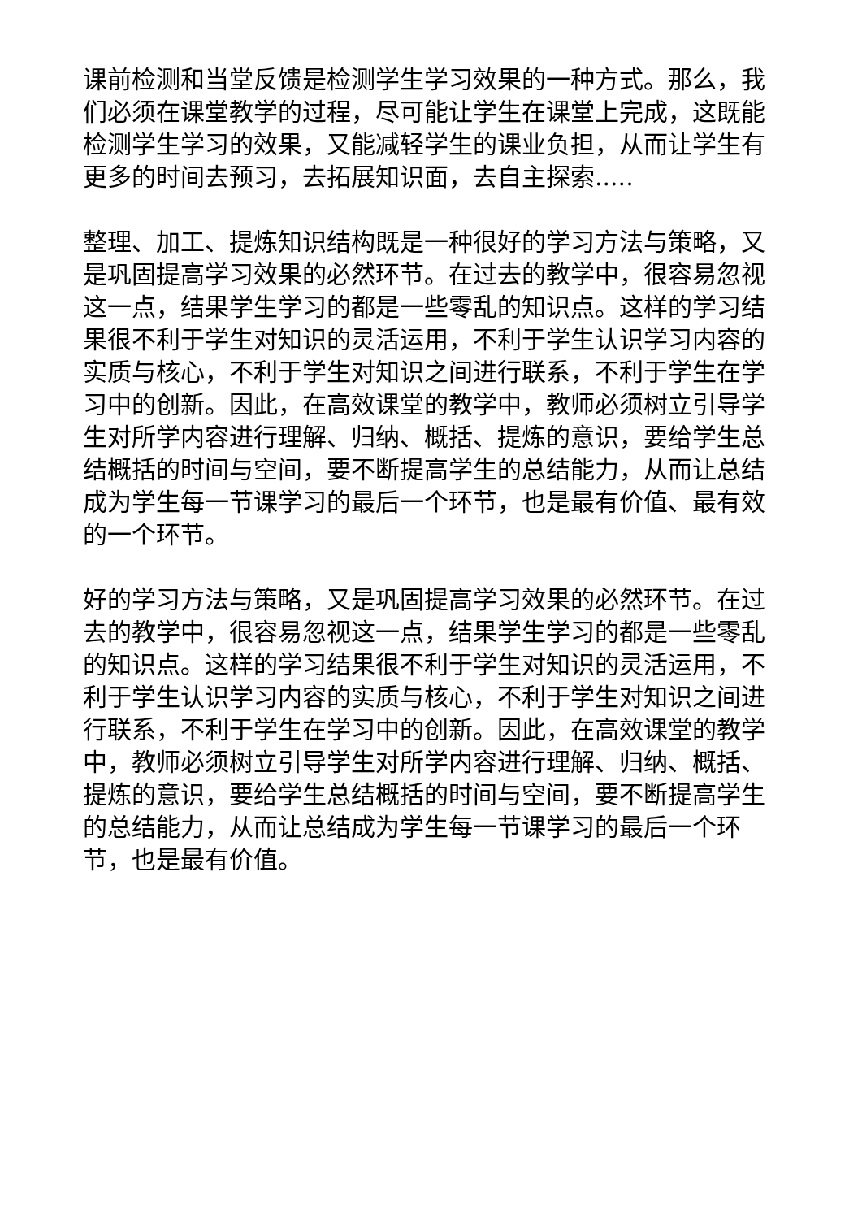课前检测和当堂反馈是检测学生学习效果的一种方式。那么，我们必须在课堂教学的过程，尽可能让学生在课堂上完成，这既能检测学生学习的效果，又能减轻学生的课业负担，从而让学生有更多的时间去预习，去拓展知识面，去自主探索.....
整理、加工、提炼知识结构既是一种很好的学习方法与策略，又是巩固提高学习效果的必然环节。在过去的教学中，很容易忽视这一点，结果学生学习的都是一些零乱的知识点。这样的学习结果很不利于学生对知识的灵活运用，不利于学生认识学习内容的实质与核心，不利于学生对知识之间进行联系，不利于学生在学习中的创新。因此，在高效课堂的教学中，教师必须树立引导学生对所学内容进行理解、归纳、概括、提炼的意识，要给学生总结概括的时间与空间，要不断提高学生的总结能力，从而让总结成为学生每一节课学习的最后一个环节，也是最有价值、最有效的一个环节。
好的学习方法与策略，又是巩固提高学习效果的必然环节。在过去的教学中，很容易忽视这一点，结果学生学习的都是一些零乱的知识点。这样的学习结果很不利于学生对知识的灵活运用，不利于学生认识学习内容的实质与核心，不利于学生对知识之间进行联系，不利于学生在学习中的创新。因此，在高效课堂的教学中，教师必须树立引导学生对所学内容进行理解、归纳、概括、提炼的意识，要给学生总结概括的时间与空间，要不断提高学生的总结能力，从而让总结成为学生每一节课学习的最后一个环节，也是最有价值。